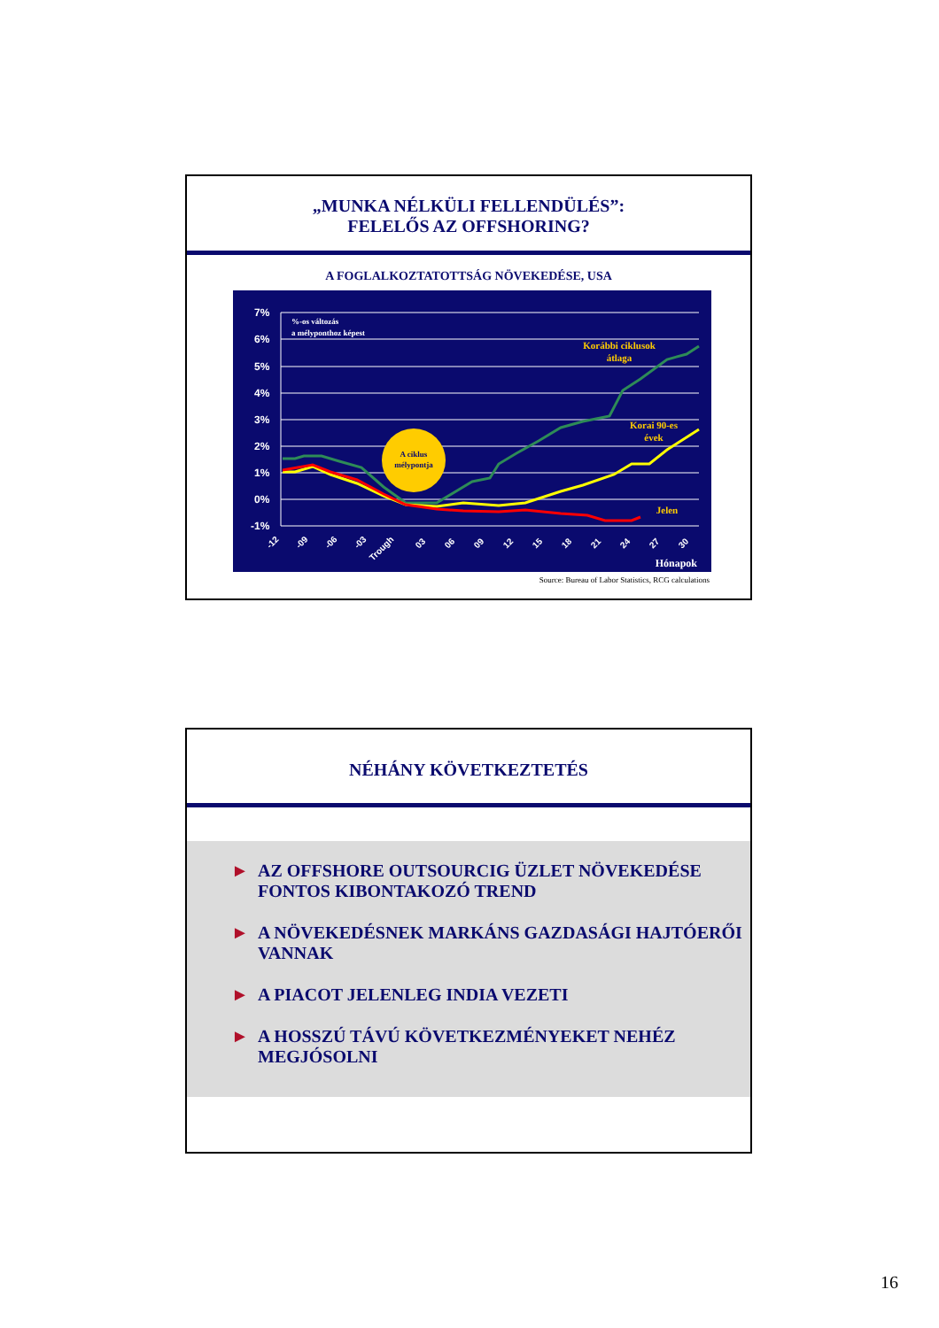„MUNKA NÉLKÜLI FELLENDÜLÉS”:
FELELŐS AZ OFFSHORING?
A FOGLALKOZTATOTTSÁG NÖVEKEDÉSE, USA
7%
6%
5%
4%
3%
2%
1%
0%
-1%
A ciklus
mélypontja
%-os változás
a mélyponthoz képest
Korábbi ciklusok
átlaga
Korai 90-es
évek
Jelen
-12
-09
-06
-03
Trough
03
06
09
12
15
18
21
24
27
30
Hónapok
Source: Bureau of Labor Statistics, RCG calculations
NÉHÁNY KÖVETKEZTETÉS
► AZ OFFSHORE OUTSOURCIG ÜZLET NÖVEKEDÉSE FONTOS KIBONTAKOZÓ TREND
► A NÖVEKEDÉSNEK MARKÁNS GAZDASÁGI HAJTÓERŐI VANNAK
► A PIACOT JELENLEG INDIA VEZETI
► A HOSSZÚ TÁVÚ KÖVETKEZMÉNYEKET NEHÉZ MEGJÓSOLNI
16